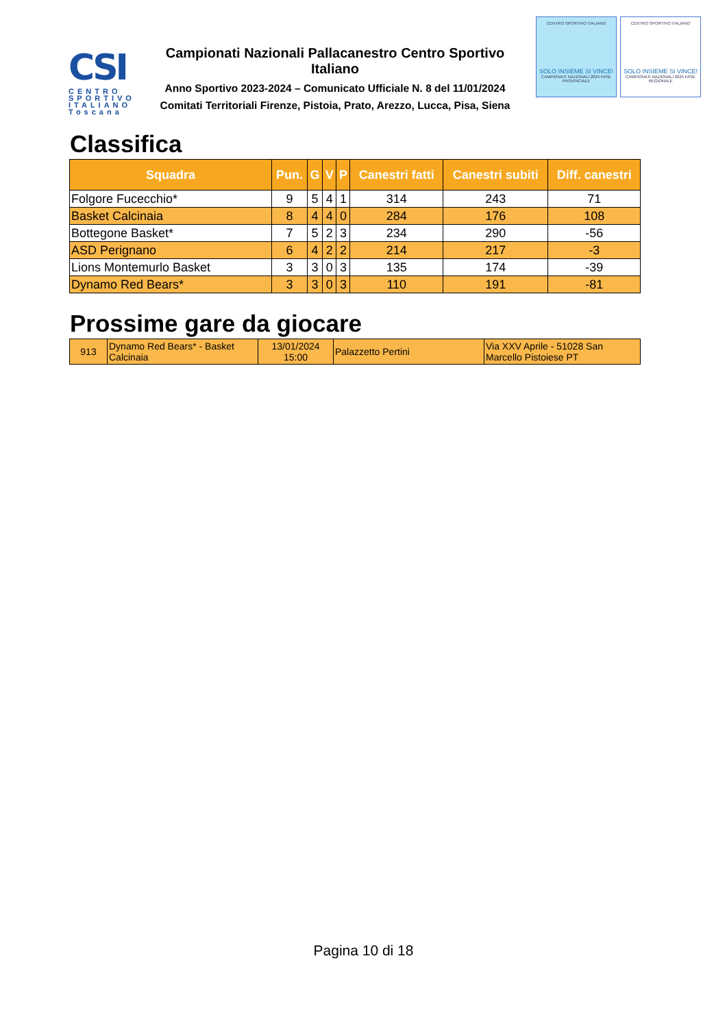CSI
CENTRO SPORTIVO ITALIANO
Toscana
Campionati Nazionali Pallacanestro Centro Sportivo Italiano
Anno Sportivo 2023-2024 – Comunicato Ufficiale N. 8 del 11/01/2024
Comitati Territoriali Firenze, Pistoia, Prato, Arezzo, Lucca, Pisa, Siena
CENTRO SPORTIVO ITALIANO
SOLO INSIEME SI VINCE!
CAMPIONATI NAZIONALI 2024 FASE PROVINCIALE
CENTRO SPORTIVO ITALIANO
SOLO INSIEME SI VINCE!
CAMPIONATI NAZIONALI 2024 FASE REGIONALE
Classifica
| Squadra | Pun. | G | V | P | Canestri fatti | Canestri subiti | Diff. canestri |
| --- | --- | --- | --- | --- | --- | --- | --- |
| Folgore Fucecchio* | 9 | 5 | 4 | 1 | 314 | 243 | 71 |
| Basket Calcinaia | 8 | 4 | 4 | 0 | 284 | 176 | 108 |
| Bottegone Basket* | 7 | 5 | 2 | 3 | 234 | 290 | -56 |
| ASD Perignano | 6 | 4 | 2 | 2 | 214 | 217 | -3 |
| Lions Montemurlo Basket | 3 | 3 | 0 | 3 | 135 | 174 | -39 |
| Dynamo Red Bears* | 3 | 3 | 0 | 3 | 110 | 191 | -81 |
Prossime gare da giocare
| 913 | Dynamo Red Bears* - Basket Calcinaia | 13/01/2024 15:00 | Palazzetto Pertini | Via XXV Aprile - 51028 San Marcello Pistoiese PT |
Pagina 10 di 18